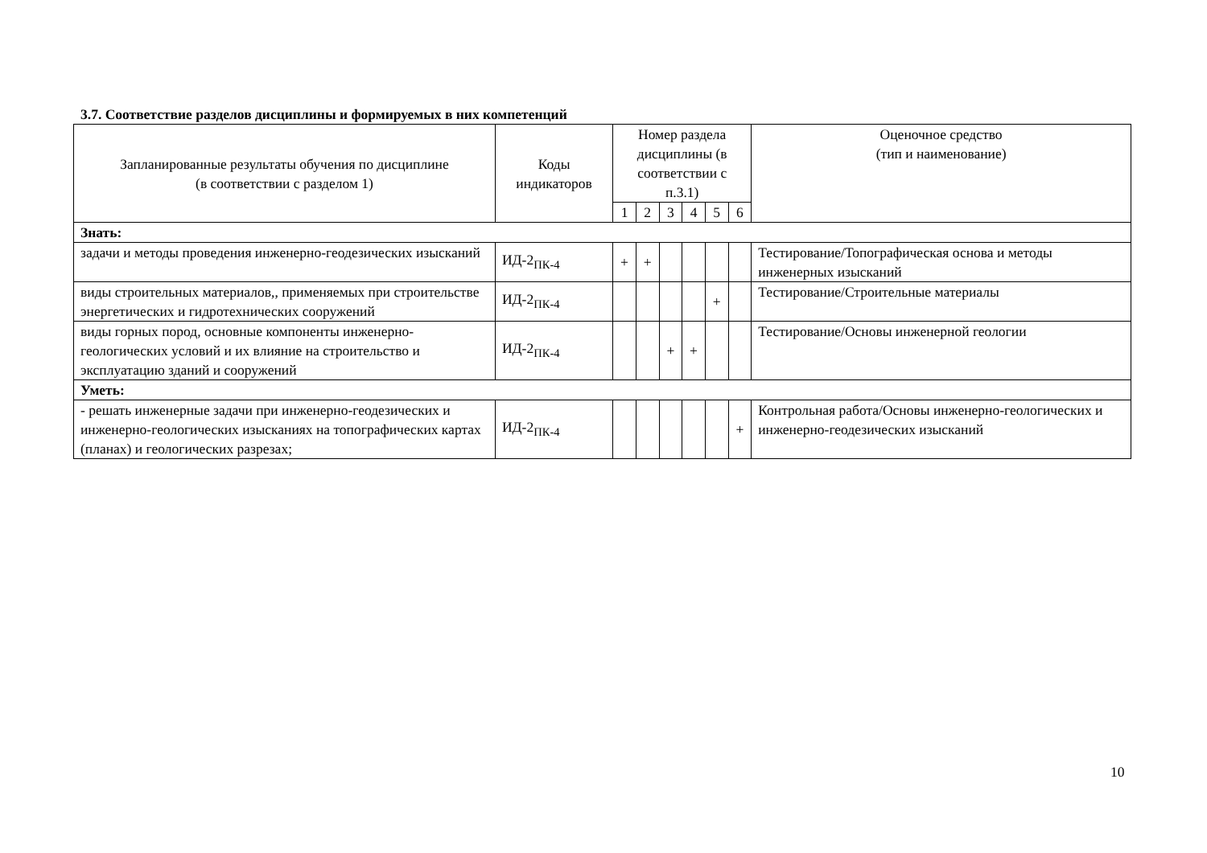3.7. Соответствие разделов дисциплины и формируемых в них компетенций
| Запланированные результаты обучения по дисциплине (в соответствии с разделом 1) | Коды индикаторов | Номер раздела дисциплины (в соответствии с п.3.1) | | | | | | Оценочное средство (тип и наименование) |
| --- | --- | --- | --- | --- | --- | --- | --- | --- |
| | | 1 | 2 | 3 | 4 | 5 | 6 | |
| Знать: | | | | | | | | |
| задачи и методы проведения инженерно-геодезических изысканий | ИД-2<sub>ПК-4</sub> | + | + | | | | | Тестирование/Топографическая основа и методы инженерных изысканий |
| виды строительных материалов,, применяемых при строительстве энергетических и гидротехнических сооружений | ИД-2<sub>ПК-4</sub> | | | | | + | | Тестирование/Строительные материалы |
| виды горных пород, основные компоненты инженерно-геологических условий и их влияние на строительство и эксплуатацию зданий и сооружений | ИД-2<sub>ПК-4</sub> | | | + | + | | | Тестирование/Основы инженерной геологии |
| Уметь: | | | | | | | | |
| - решать инженерные задачи при инженерно-геодезических и инженерно-геологических изысканиях на топографических картах (планах) и геологических разрезах; | ИД-2<sub>ПК-4</sub> | | | | | | + | Контрольная работа/Основы инженерно-геологических и инженерно-геодезических изысканий |
10